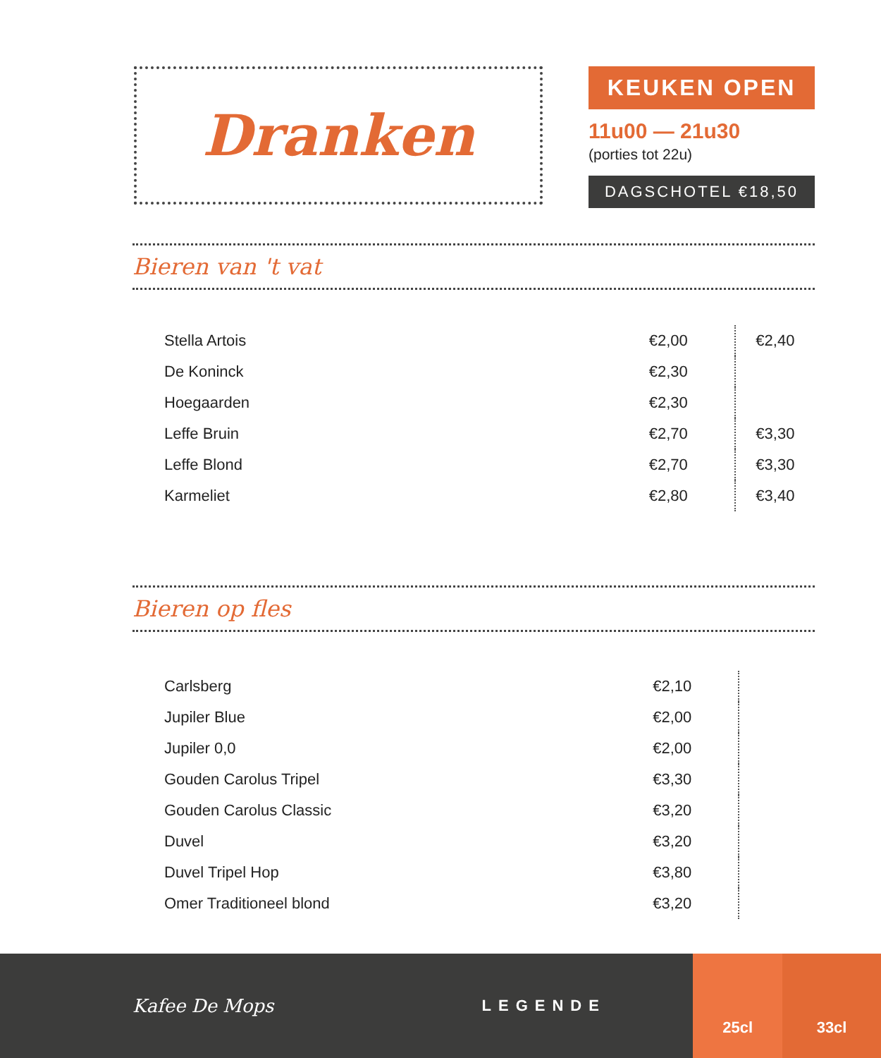Dranken
KEUKEN OPEN
11u00 — 21u30
(porties tot 22u)
DAGSCHOTEL €18,50
Bieren van 't vat
| Stella Artois | €2,00 | €2,40 |
| De Koninck | €2,30 | |
| Hoegaarden | €2,30 | |
| Leffe Bruin | €2,70 | €3,30 |
| Leffe Blond | €2,70 | €3,30 |
| Karmeliet | €2,80 | €3,40 |
Bieren op fles
| Carlsberg | €2,10 | |
| Jupiler Blue | €2,00 | |
| Jupiler 0,0 | €2,00 | |
| Gouden Carolus Tripel | €3,30 | |
| Gouden Carolus Classic | €3,20 | |
| Duvel | €3,20 | |
| Duvel Tripel Hop | €3,80 | |
| Omer Traditioneel blond | €3,20 | |
Kafee De Mops
LEGENDE
25cl 33cl